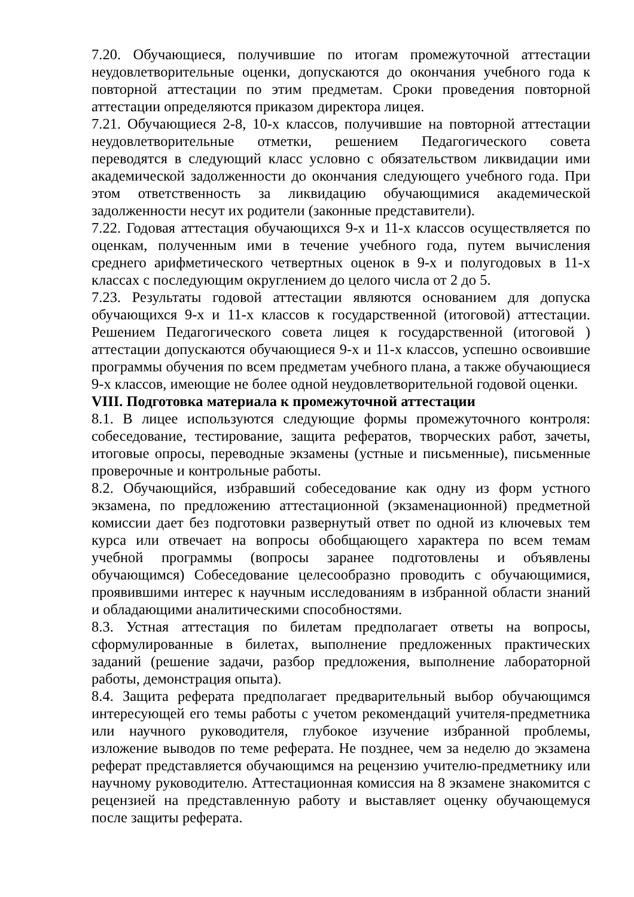7.20. Обучающиеся, получившие по итогам промежуточной аттестации неудовлетворительные оценки, допускаются до окончания учебного года к повторной аттестации по этим предметам. Сроки проведения повторной аттестации определяются приказом директора лицея.
7.21. Обучающиеся 2-8, 10-х классов, получившие на повторной аттестации неудовлетворительные отметки, решением Педагогического совета переводятся в следующий класс условно с обязательством ликвидации ими академической задолженности до окончания следующего учебного года. При этом ответственность за ликвидацию обучающимися академической задолженности несут их родители (законные представители).
7.22. Годовая аттестация обучающихся 9-х и 11-х классов осуществляется по оценкам, полученным ими в течение учебного года, путем вычисления среднего арифметического четвертных оценок в 9-х и полугодовых в 11-х классах с последующим округлением до целого числа от 2 до 5.
7.23. Результаты годовой аттестации являются основанием для допуска обучающихся 9-х и 11-х классов к государственной (итоговой) аттестации. Решением Педагогического совета лицея к государственной (итоговой ) аттестации допускаются обучающиеся 9-х и 11-х классов, успешно освоившие программы обучения по всем предметам учебного плана, а также обучающиеся 9-х классов, имеющие не более одной неудовлетворительной годовой оценки.
VIII. Подготовка материала к промежуточной аттестации
8.1. В лицее используются следующие формы промежуточного контроля: собеседование, тестирование, защита рефератов, творческих работ, зачеты, итоговые опросы, переводные экзамены (устные и письменные), письменные проверочные и контрольные работы.
8.2. Обучающийся, избравший собеседование как одну из форм устного экзамена, по предложению аттестационной (экзаменационной) предметной комиссии дает без подготовки развернутый ответ по одной из ключевых тем курса или отвечает на вопросы обобщающего характера по всем темам учебной программы (вопросы заранее подготовлены и объявлены обучающимся) Собеседование целесообразно проводить с обучающимися, проявившими интерес к научным исследованиям в избранной области знаний и обладающими аналитическими способностями.
8.3. Устная аттестация по билетам предполагает ответы на вопросы, сформулированные в билетах, выполнение предложенных практических заданий (решение задачи, разбор предложения, выполнение лабораторной работы, демонстрация опыта).
8.4. Защита реферата предполагает предварительный выбор обучающимся интересующей его темы работы с учетом рекомендаций учителя-предметника или научного руководителя, глубокое изучение избранной проблемы, изложение выводов по теме реферата. Не позднее, чем за неделю до экзамена реферат представляется обучающимся на рецензию учителю-предметнику или научному руководителю. Аттестационная комиссия на 8 экзамене знакомится с рецензией на представленную работу и выставляет оценку обучающемуся после защиты реферата.